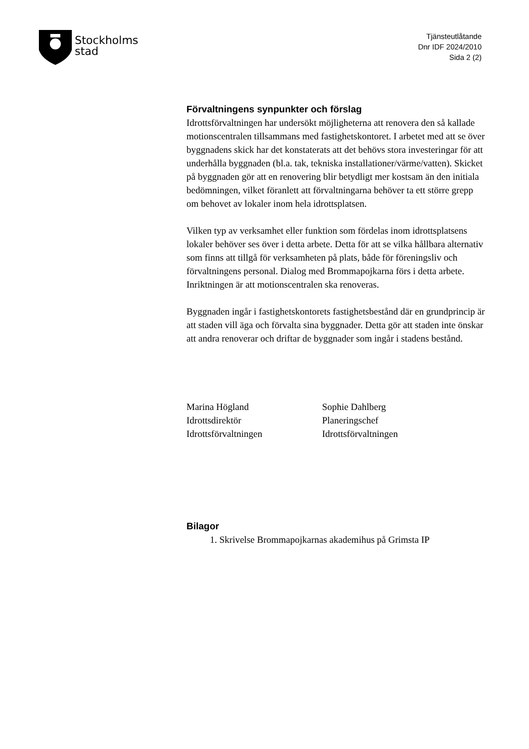Stockholms
stad
Tjänsteutlåtande
Dnr IDF 2024/2010
Sida 2 (2)
Förvaltningens synpunkter och förslag
Idrottsförvaltningen har undersökt möjligheterna att renovera den så kallade motionscentralen tillsammans med fastighetskontoret. I arbetet med att se över byggnadens skick har det konstaterats att det behövs stora investeringar för att underhålla byggnaden (bl.a. tak, tekniska installationer/värme/vatten). Skicket på byggnaden gör att en renovering blir betydligt mer kostsam än den initiala bedömningen, vilket föranlett att förvaltningarna behöver ta ett större grepp om behovet av lokaler inom hela idrottsplatsen.
Vilken typ av verksamhet eller funktion som fördelas inom idrottsplatsens lokaler behöver ses över i detta arbete. Detta för att se vilka hållbara alternativ som finns att tillgå för verksamheten på plats, både för föreningsliv och förvaltningens personal. Dialog med Brommapojkarna förs i detta arbete. Inriktningen är att motionscentralen ska renoveras.
Byggnaden ingår i fastighetskontorets fastighetsbestånd där en grundprincip är att staden vill äga och förvalta sina byggnader. Detta gör att staden inte önskar att andra renoverar och driftar de byggnader som ingår i stadens bestånd.
Marina Högland
Idrottsdirektör
Idrottsförvaltningen
Sophie Dahlberg
Planeringschef
Idrottsförvaltningen
Bilagor
1. Skrivelse Brommapojkarnas akademihus på Grimsta IP